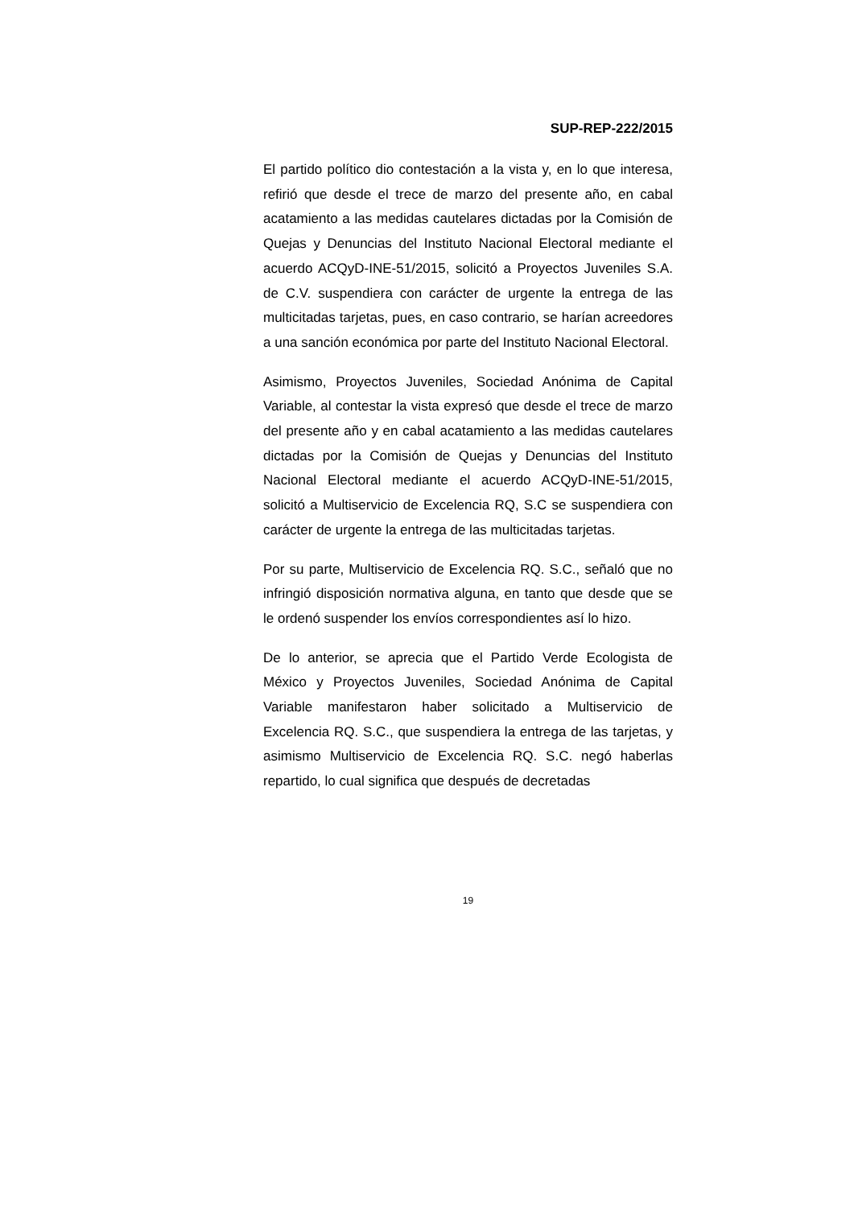SUP-REP-222/2015
El partido político dio contestación a la vista y, en lo que interesa, refirió que desde el trece de marzo del presente año, en cabal acatamiento a las medidas cautelares dictadas por la Comisión de Quejas y Denuncias del Instituto Nacional Electoral mediante el acuerdo ACQyD-INE-51/2015, solicitó a Proyectos Juveniles S.A. de C.V. suspendiera con carácter de urgente la entrega de las multicitadas tarjetas, pues, en caso contrario, se harían acreedores a una sanción económica por parte del Instituto Nacional Electoral.
Asimismo, Proyectos Juveniles, Sociedad Anónima de Capital Variable, al contestar la vista expresó que desde el trece de marzo del presente año y en cabal acatamiento a las medidas cautelares dictadas por la Comisión de Quejas y Denuncias del Instituto Nacional Electoral mediante el acuerdo ACQyD-INE-51/2015, solicitó a Multiservicio de Excelencia RQ, S.C se suspendiera con carácter de urgente la entrega de las multicitadas tarjetas.
Por su parte, Multiservicio de Excelencia RQ. S.C., señaló que no infringió disposición normativa alguna, en tanto que desde que se le ordenó suspender los envíos correspondientes así lo hizo.
De lo anterior, se aprecia que el Partido Verde Ecologista de México y Proyectos Juveniles, Sociedad Anónima de Capital Variable manifestaron haber solicitado a Multiservicio de Excelencia RQ. S.C., que suspendiera la entrega de las tarjetas, y asimismo Multiservicio de Excelencia RQ. S.C. negó haberlas repartido, lo cual significa que después de decretadas
19